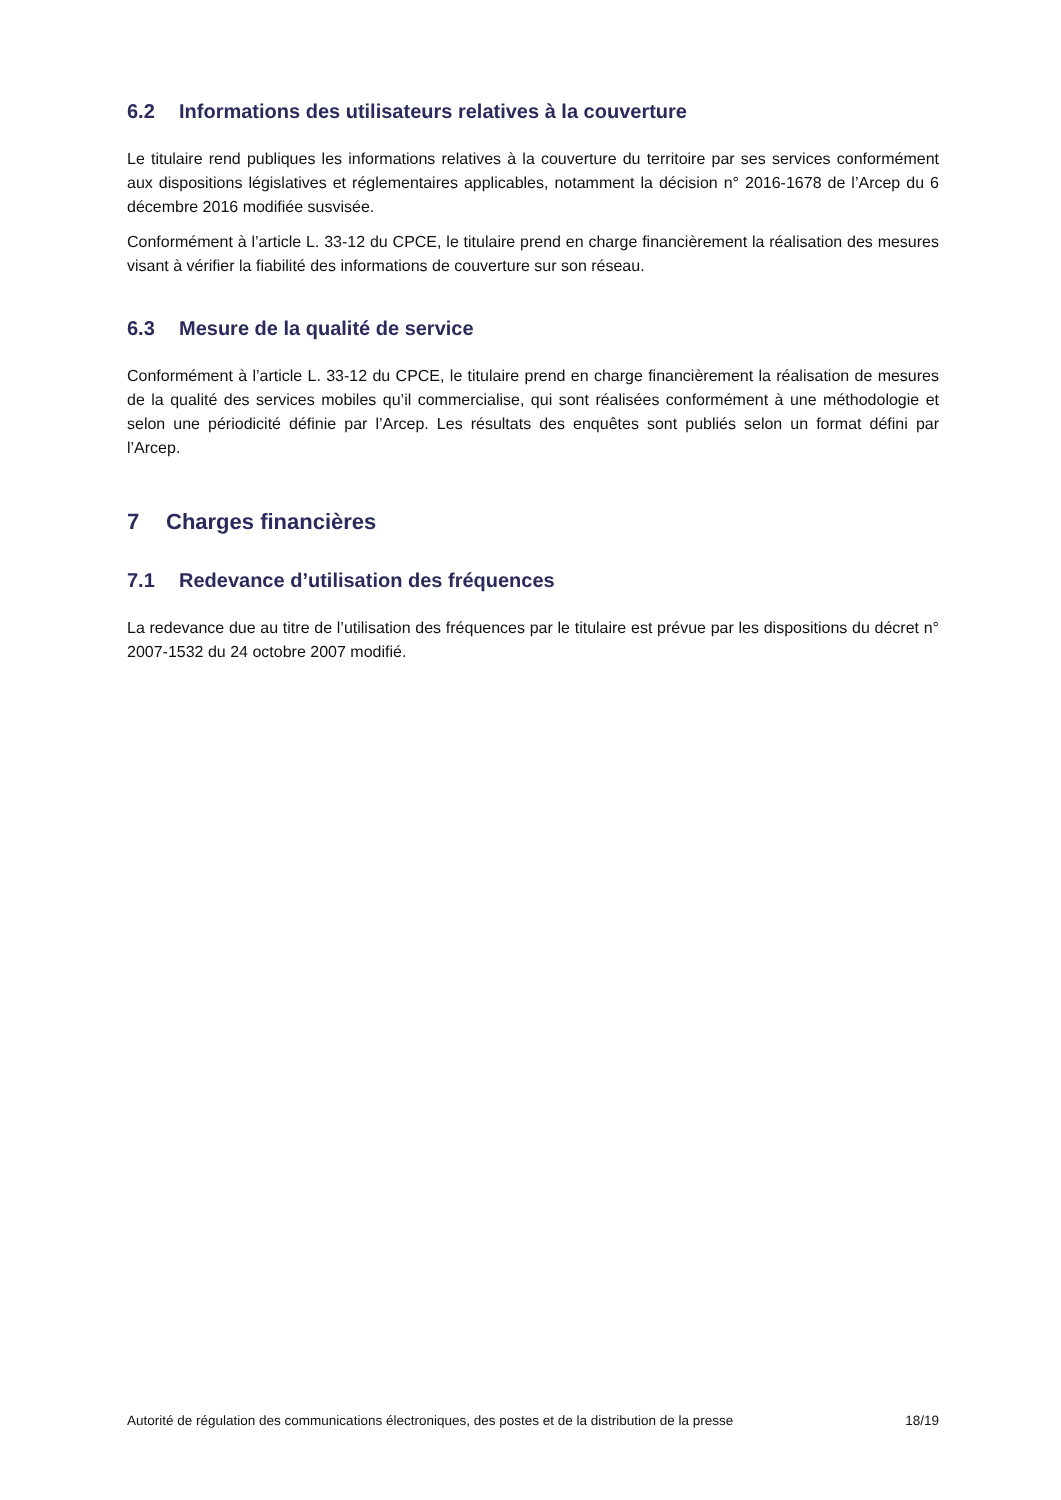6.2 Informations des utilisateurs relatives à la couverture
Le titulaire rend publiques les informations relatives à la couverture du territoire par ses services conformément aux dispositions législatives et réglementaires applicables, notamment la décision n° 2016-1678 de l’Arcep du 6 décembre 2016 modifiée susvisée.
Conformément à l’article L. 33-12 du CPCE, le titulaire prend en charge financièrement la réalisation des mesures visant à vérifier la fiabilité des informations de couverture sur son réseau.
6.3 Mesure de la qualité de service
Conformément à l’article L. 33-12 du CPCE, le titulaire prend en charge financièrement la réalisation de mesures de la qualité des services mobiles qu’il commercialise, qui sont réalisées conformément à une méthodologie et selon une périodicité définie par l’Arcep. Les résultats des enquêtes sont publiés selon un format défini par l’Arcep.
7 Charges financières
7.1 Redevance d’utilisation des fréquences
La redevance due au titre de l’utilisation des fréquences par le titulaire est prévue par les dispositions du décret n° 2007-1532 du 24 octobre 2007 modifié.
Autorité de régulation des communications électroniques, des postes et de la distribution de la presse 18/19